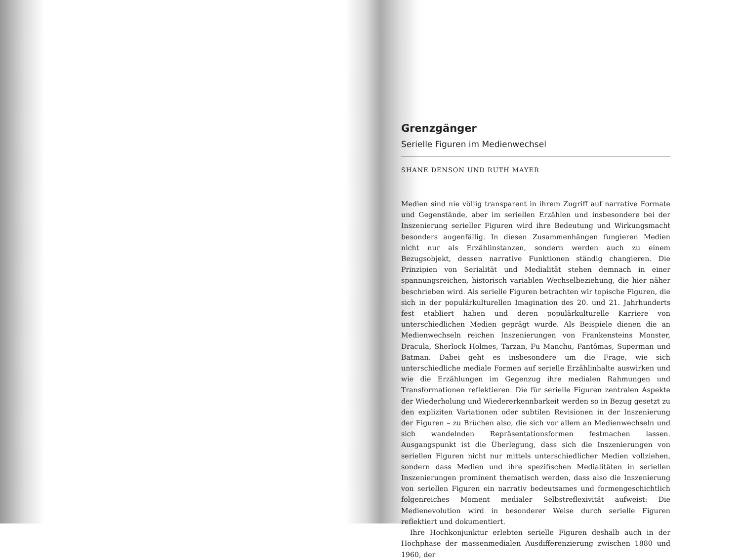Grenzgänger
Serielle Figuren im Medienwechsel
SHANE DENSON UND RUTH MAYER
Medien sind nie völlig transparent in ihrem Zugriff auf narrative Formate und Gegenstände, aber im seriellen Erzählen und insbesondere bei der Inszenierung serieller Figuren wird ihre Bedeutung und Wirkungsmacht besonders augenfällig. In diesen Zusammenhängen fungieren Medien nicht nur als Erzählinstanzen, sondern werden auch zu einem Bezugsobjekt, dessen narrative Funktionen ständig changieren. Die Prinzipien von Serialität und Medialität stehen demnach in einer spannungsreichen, historisch variablen Wechselbeziehung, die hier näher beschrieben wird. Als serielle Figuren betrachten wir topische Figuren, die sich in der populärkulturellen Imagination des 20. und 21. Jahrhunderts fest etabliert haben und deren populärkulturelle Karriere von unterschiedlichen Medien geprägt wurde. Als Beispiele dienen die an Medienwechseln reichen Inszenierungen von Frankensteins Monster, Dracula, Sherlock Holmes, Tarzan, Fu Manchu, Fantômas, Superman und Batman. Dabei geht es insbesondere um die Frage, wie sich unterschiedliche mediale Formen auf serielle Erzählinhalte auswirken und wie die Erzählungen im Gegenzug ihre medialen Rahmungen und Transformationen reflektieren. Die für serielle Figuren zentralen Aspekte der Wiederholung und Wiedererkennbarkeit werden so in Bezug gesetzt zu den expliziten Variationen oder subtilen Revisionen in der Inszenierung der Figuren – zu Brüchen also, die sich vor allem an Medienwechseln und sich wandelnden Repräsentationsformen festmachen lassen. Ausgangspunkt ist die Überlegung, dass sich die Inszenierungen von seriellen Figuren nicht nur mittels unterschiedlicher Medien vollziehen, sondern dass Medien und ihre spezifischen Medialitäten in seriellen Inszenierungen prominent thematisch werden, dass also die Inszenierung von seriellen Figuren ein narrativ bedeutsames und formengeschichtlich folgenreiches Moment medialer Selbstreflexivität aufweist: Die Medienevolution wird in besonderer Weise durch serielle Figuren reflektiert und dokumentiert.
Ihre Hochkonjunktur erlebten serielle Figuren deshalb auch in der Hochphase der massenmedialen Ausdifferenzierung zwischen 1880 und 1960, der